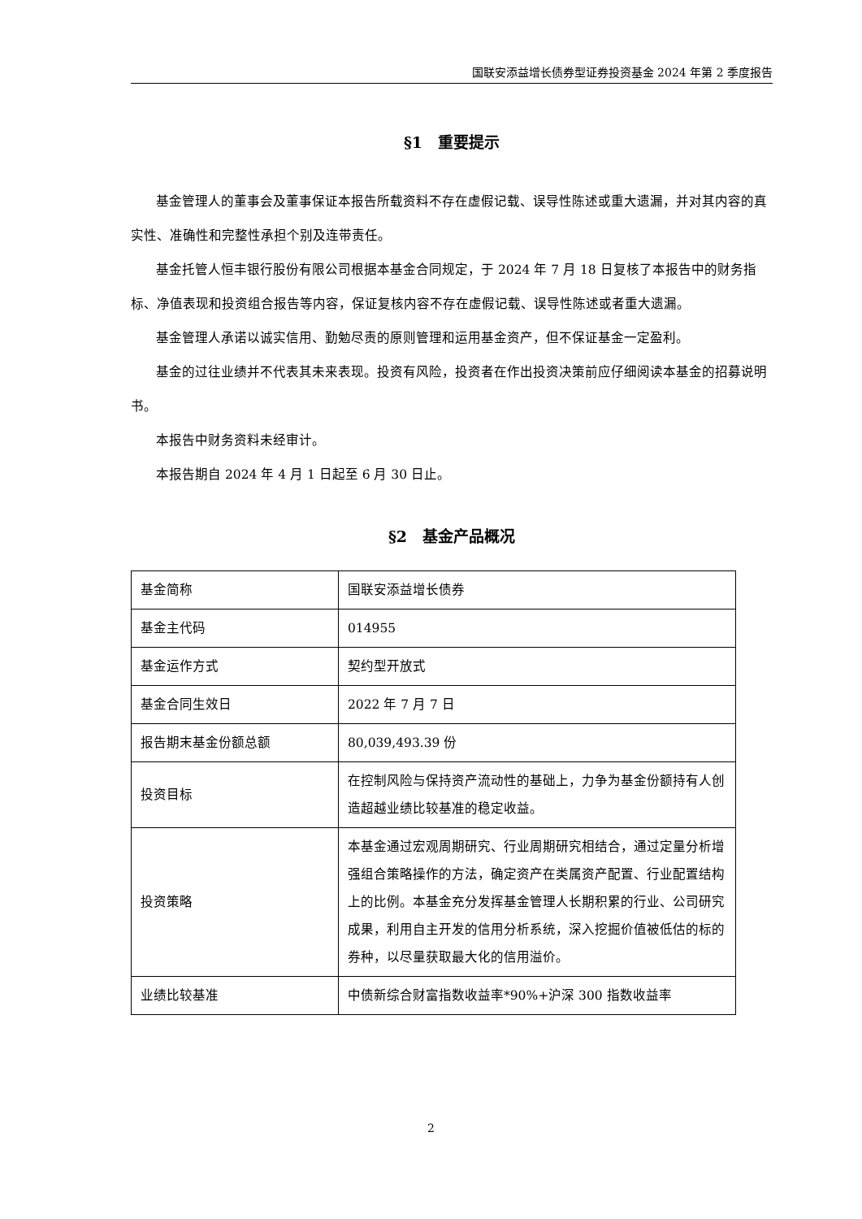国联安添益增长债券型证券投资基金 2024 年第 2 季度报告
§1　重要提示
基金管理人的董事会及董事保证本报告所载资料不存在虚假记载、误导性陈述或重大遗漏，并对其内容的真实性、准确性和完整性承担个别及连带责任。
基金托管人恒丰银行股份有限公司根据本基金合同规定，于 2024 年 7 月 18 日复核了本报告中的财务指标、净值表现和投资组合报告等内容，保证复核内容不存在虚假记载、误导性陈述或者重大遗漏。
基金管理人承诺以诚实信用、勤勉尽责的原则管理和运用基金资产，但不保证基金一定盈利。
基金的过往业绩并不代表其未来表现。投资有风险，投资者在作出投资决策前应仔细阅读本基金的招募说明书。
本报告中财务资料未经审计。
本报告期自 2024 年 4 月 1 日起至 6 月 30 日止。
§2　基金产品概况
| 基金简称 | 国联安添益增长债券 |
| 基金主代码 | 014955 |
| 基金运作方式 | 契约型开放式 |
| 基金合同生效日 | 2022 年 7 月 7 日 |
| 报告期末基金份额总额 | 80,039,493.39 份 |
| 投资目标 | 在控制风险与保持资产流动性的基础上，力争为基金份额持有人创造超越业绩比较基准的稳定收益。 |
| 投资策略 | 本基金通过宏观周期研究、行业周期研究相结合，通过定量分析增强组合策略操作的方法，确定资产在类属资产配置、行业配置结构上的比例。本基金充分发挥基金管理人长期积累的行业、公司研究成果，利用自主开发的信用分析系统，深入挖掘价值被低估的标的券种，以尽量获取最大化的信用溢价。 |
| 业绩比较基准 | 中债新综合财富指数收益率*90%+沪深 300 指数收益率 |
2